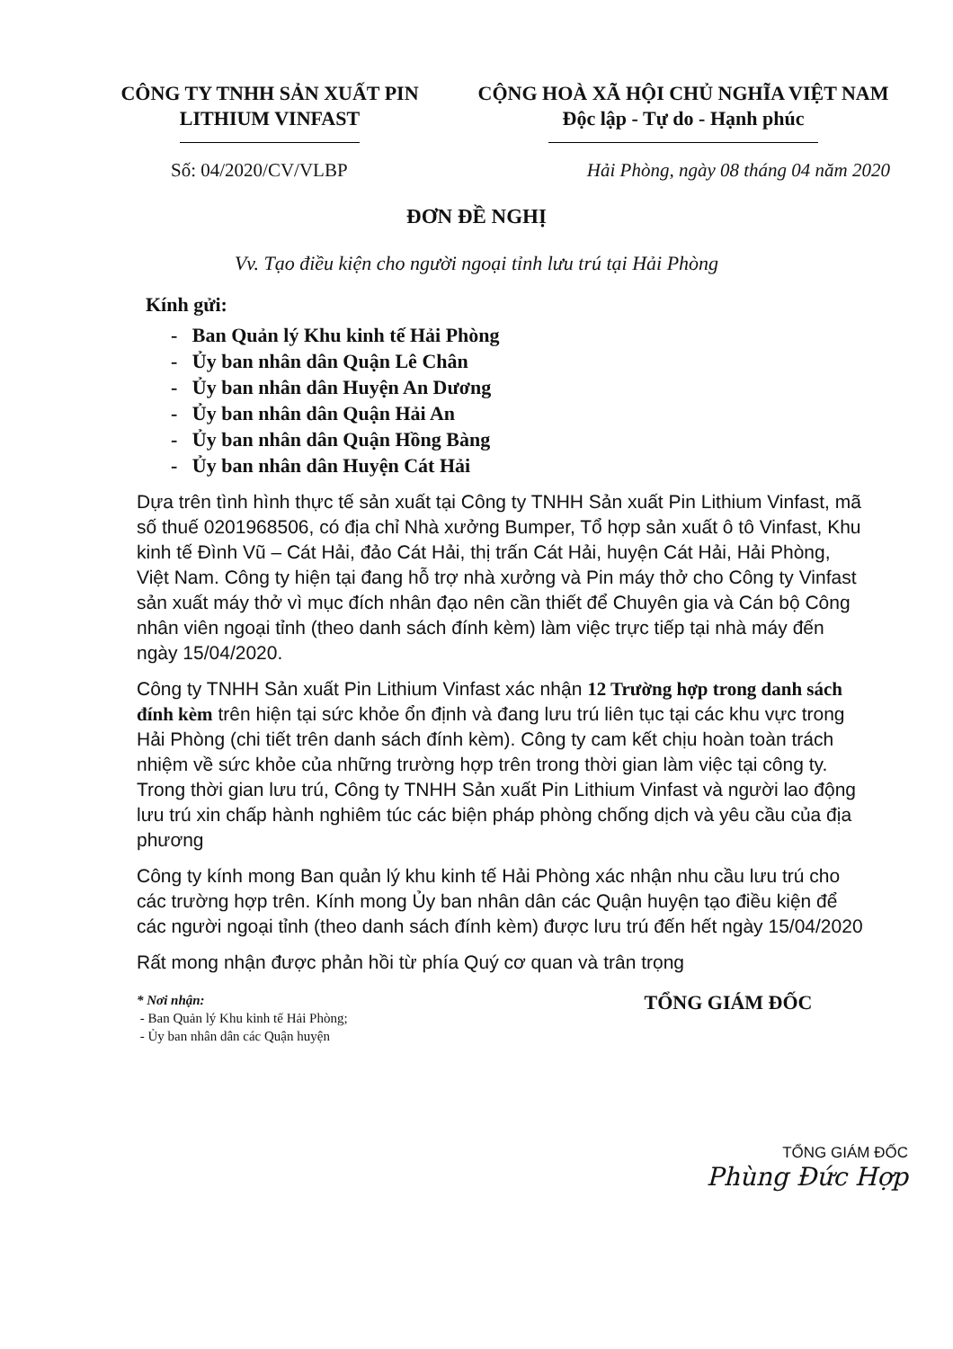CÔNG TY TNHH SẢN XUẤT PIN
LITHIUM VINFAST
CỘNG HOÀ XÃ HỘI CHỦ NGHĨA VIỆT NAM
Độc lập - Tự do - Hạnh phúc
Số: 04/2020/CV/VLBP Hải Phòng, ngày 08 tháng 04 năm 2020
ĐƠN ĐỀ NGHỊ
Vv. Tạo điều kiện cho người ngoại tỉnh lưu trú tại Hải Phòng
Kính gửi:
- Ban Quản lý Khu kinh tế Hải Phòng
- Ủy ban nhân dân Quận Lê Chân
- Ủy ban nhân dân Huyện An Dương
- Ủy ban nhân dân Quận Hải An
- Ủy ban nhân dân Quận Hồng Bàng
- Ủy ban nhân dân Huyện Cát Hải
Dựa trên tình hình thực tế sản xuất tại Công ty TNHH Sản xuất Pin Lithium Vinfast, mã số thuế 0201968506, có địa chỉ Nhà xưởng Bumper, Tổ hợp sản xuất ô tô Vinfast, Khu kinh tế Đình Vũ – Cát Hải, đảo Cát Hải, thị trấn Cát Hải, huyện Cát Hải, Hải Phòng, Việt Nam. Công ty hiện tại đang hỗ trợ nhà xưởng và Pin máy thở cho Công ty Vinfast sản xuất máy thở vì mục đích nhân đạo nên cần thiết để Chuyên gia và Cán bộ Công nhân viên ngoại tỉnh (theo danh sách đính kèm) làm việc trực tiếp tại nhà máy đến ngày 15/04/2020.
Công ty TNHH Sản xuất Pin Lithium Vinfast xác nhận 12 Trường hợp trong danh sách đính kèm trên hiện tại sức khỏe ổn định và đang lưu trú liên tục tại các khu vực trong Hải Phòng (chi tiết trên danh sách đính kèm). Công ty cam kết chịu hoàn toàn trách nhiệm về sức khỏe của những trường hợp trên trong thời gian làm việc tại công ty. Trong thời gian lưu trú, Công ty TNHH Sản xuất Pin Lithium Vinfast và người lao động lưu trú xin chấp hành nghiêm túc các biện pháp phòng chống dịch và yêu cầu của địa phương
Công ty kính mong Ban quản lý khu kinh tế Hải Phòng xác nhận nhu cầu lưu trú cho các trường hợp trên. Kính mong Ủy ban nhân dân các Quận huyện tạo điều kiện để các người ngoại tỉnh (theo danh sách đính kèm) được lưu trú đến hết ngày 15/04/2020
Rất mong nhận được phản hồi từ phía Quý cơ quan và trân trọng
* Nơi nhận:
- Ban Quản lý Khu kinh tế Hải Phòng;
- Ủy ban nhân dân các Quận huyện
TỔNG GIÁM ĐỐC
TỔNG GIÁM ĐỐC
Phùng Đức Hợp